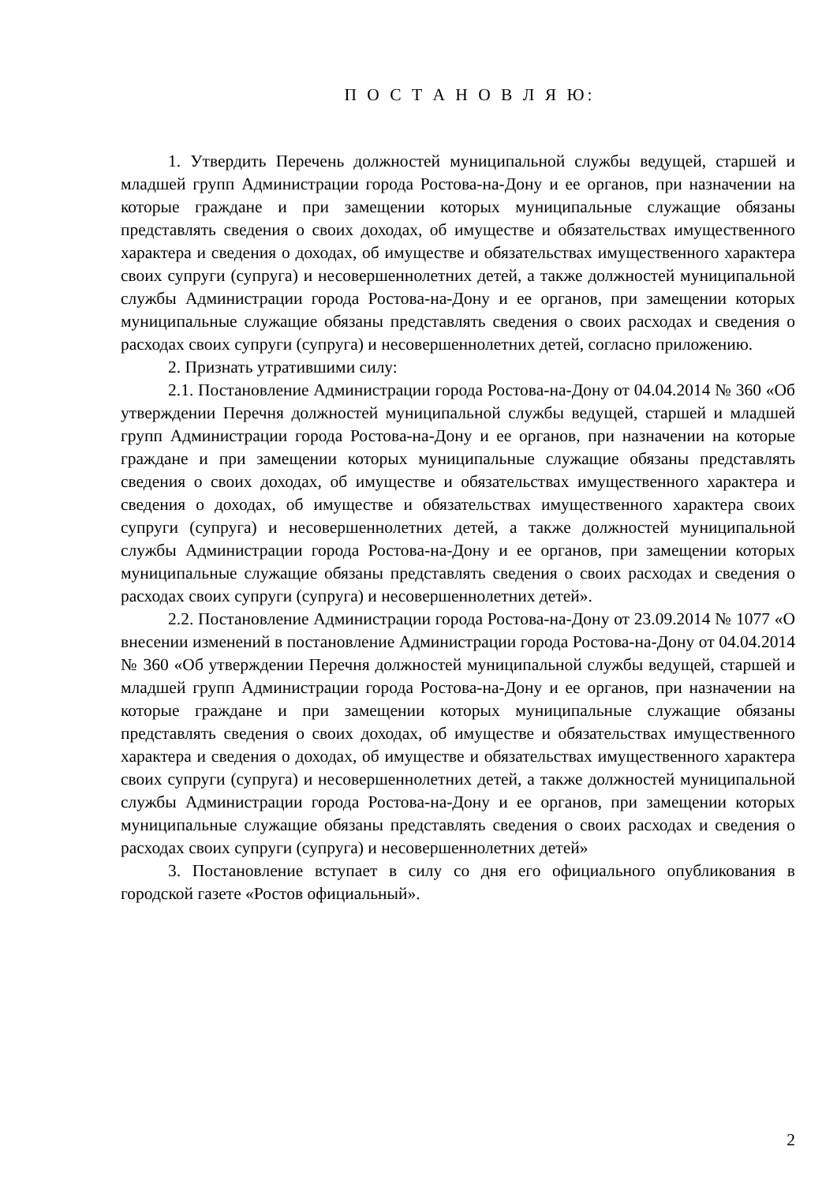П О С Т А Н О В Л Я Ю:
1. Утвердить Перечень должностей муниципальной службы ведущей, старшей и младшей групп Администрации города Ростова-на-Дону и ее органов, при назначении на которые граждане и при замещении которых муниципальные служащие обязаны представлять сведения о своих доходах, об имуществе и обязательствах имущественного характера и сведения о доходах, об имуществе и обязательствах имущественного характера своих супруги (супруга) и несовершеннолетних детей, а также должностей муниципальной службы Администрации города Ростова-на-Дону и ее органов, при замещении которых муниципальные служащие обязаны представлять сведения о своих расходах и сведения о расходах своих супруги (супруга) и несовершеннолетних детей, согласно приложению.
2. Признать утратившими силу:
2.1. Постановление Администрации города Ростова-на-Дону от 04.04.2014 № 360 «Об утверждении Перечня должностей муниципальной службы ведущей, старшей и младшей групп Администрации города Ростова-на-Дону и ее органов, при назначении на которые граждане и при замещении которых муниципальные служащие обязаны представлять сведения о своих доходах, об имуществе и обязательствах имущественного характера и сведения о доходах, об имуществе и обязательствах имущественного характера своих супруги (супруга) и несовершеннолетних детей, а также должностей муниципальной службы Администрации города Ростова-на-Дону и ее органов, при замещении которых муниципальные служащие обязаны представлять сведения о своих расходах и сведения о расходах своих супруги (супруга) и несовершеннолетних детей».
2.2. Постановление Администрации города Ростова-на-Дону от 23.09.2014 № 1077 «О внесении изменений в постановление Администрации города Ростова-на-Дону от 04.04.2014 № 360 «Об утверждении Перечня должностей муниципальной службы ведущей, старшей и младшей групп Администрации города Ростова-на-Дону и ее органов, при назначении на которые граждане и при замещении которых муниципальные служащие обязаны представлять сведения о своих доходах, об имуществе и обязательствах имущественного характера и сведения о доходах, об имуществе и обязательствах имущественного характера своих супруги (супруга) и несовершеннолетних детей, а также должностей муниципальной службы Администрации города Ростова-на-Дону и ее органов, при замещении которых муниципальные служащие обязаны представлять сведения о своих расходах и сведения о расходах своих супруги (супруга) и несовершеннолетних детей»
3. Постановление вступает в силу со дня его официального опубликования в городской газете «Ростов официальный».
2